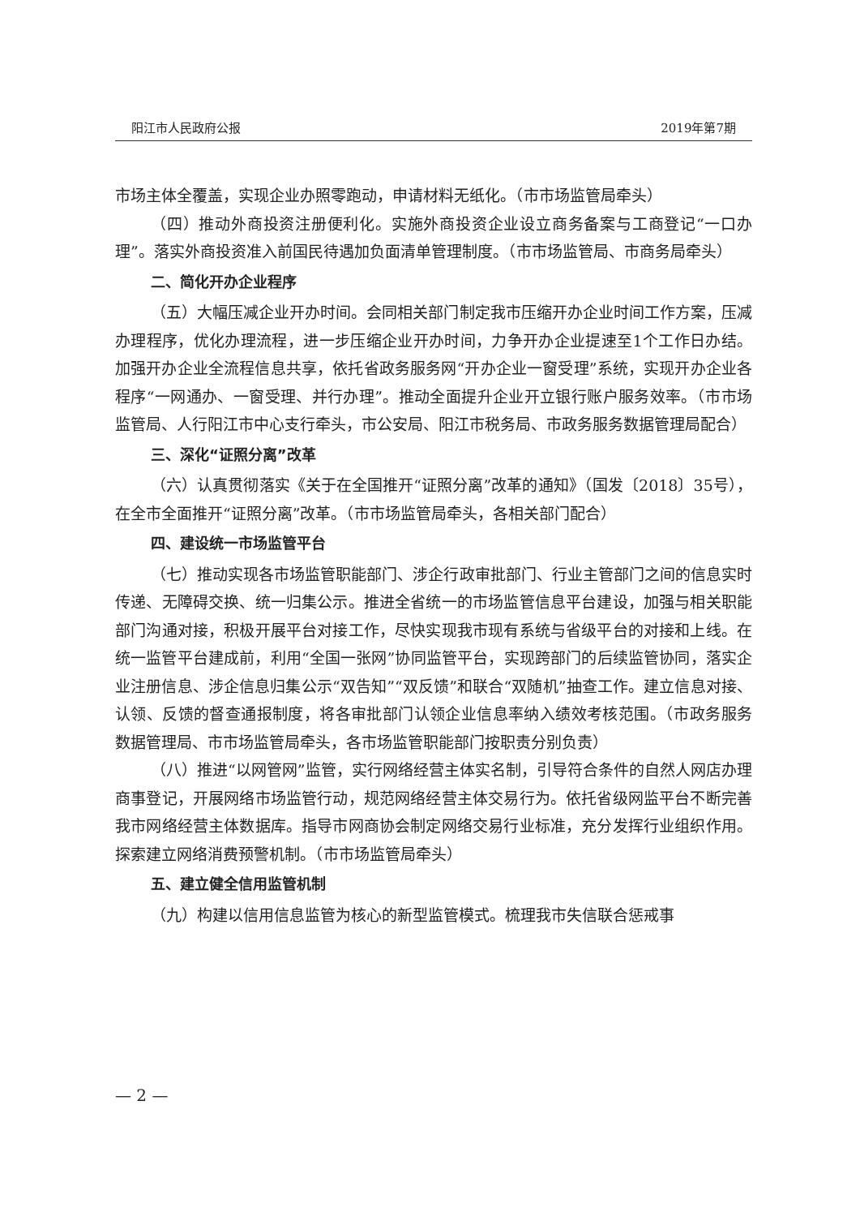阳江市人民政府公报 2019年第7期
市场主体全覆盖，实现企业办照零跑动，申请材料无纸化。（市市场监管局牵头）
（四）推动外商投资注册便利化。实施外商投资企业设立商务备案与工商登记“一口办理”。落实外商投资准入前国民待遇加负面清单管理制度。（市市场监管局、市商务局牵头）
二、简化开办企业程序
（五）大幅压减企业开办时间。会同相关部门制定我市压缩开办企业时间工作方案，压减办理程序，优化办理流程，进一步压缩企业开办时间，力争开办企业提速至1个工作日办结。加强开办企业全流程信息共享，依托省政务服务网“开办企业一窗受理”系统，实现开办企业各程序“一网通办、一窗受理、并行办理”。推动全面提升企业开立银行账户服务效率。（市市场监管局、人行阳江市中心支行牵头，市公安局、阳江市税务局、市政务服务数据管理局配合）
三、深化“证照分离”改革
（六）认真贯彻落实《关于在全国推开“证照分离”改革的通知》（国发〔2018〕35号），在全市全面推开“证照分离”改革。（市市场监管局牵头，各相关部门配合）
四、建设统一市场监管平台
（七）推动实现各市场监管职能部门、涉企行政审批部门、行业主管部门之间的信息实时传递、无障碍交换、统一归集公示。推进全省统一的市场监管信息平台建设，加强与相关职能部门沟通对接，积极开展平台对接工作，尽快实现我市现有系统与省级平台的对接和上线。在统一监管平台建成前，利用“全国一张网”协同监管平台，实现跨部门的后续监管协同，落实企业注册信息、涉企信息归集公示“双告知”“双反馈”和联合“双随机”抽查工作。建立信息对接、认领、反馈的督查通报制度，将各审批部门认领企业信息率纳入绩效考核范围。（市政务服务数据管理局、市市场监管局牵头，各市场监管职能部门按职责分别负责）
（八）推进“以网管网”监管，实行网络经营主体实名制，引导符合条件的自然人网店办理商事登记，开展网络市场监管行动，规范网络经营主体交易行为。依托省级网监平台不断完善我市网络经营主体数据库。指导市网商协会制定网络交易行业标准，充分发挥行业组织作用。探索建立网络消费预警机制。（市市场监管局牵头）
五、建立健全信用监管机制
（九）构建以信用信息监管为核心的新型监管模式。梳理我市失信联合惩戒事
— 2 —